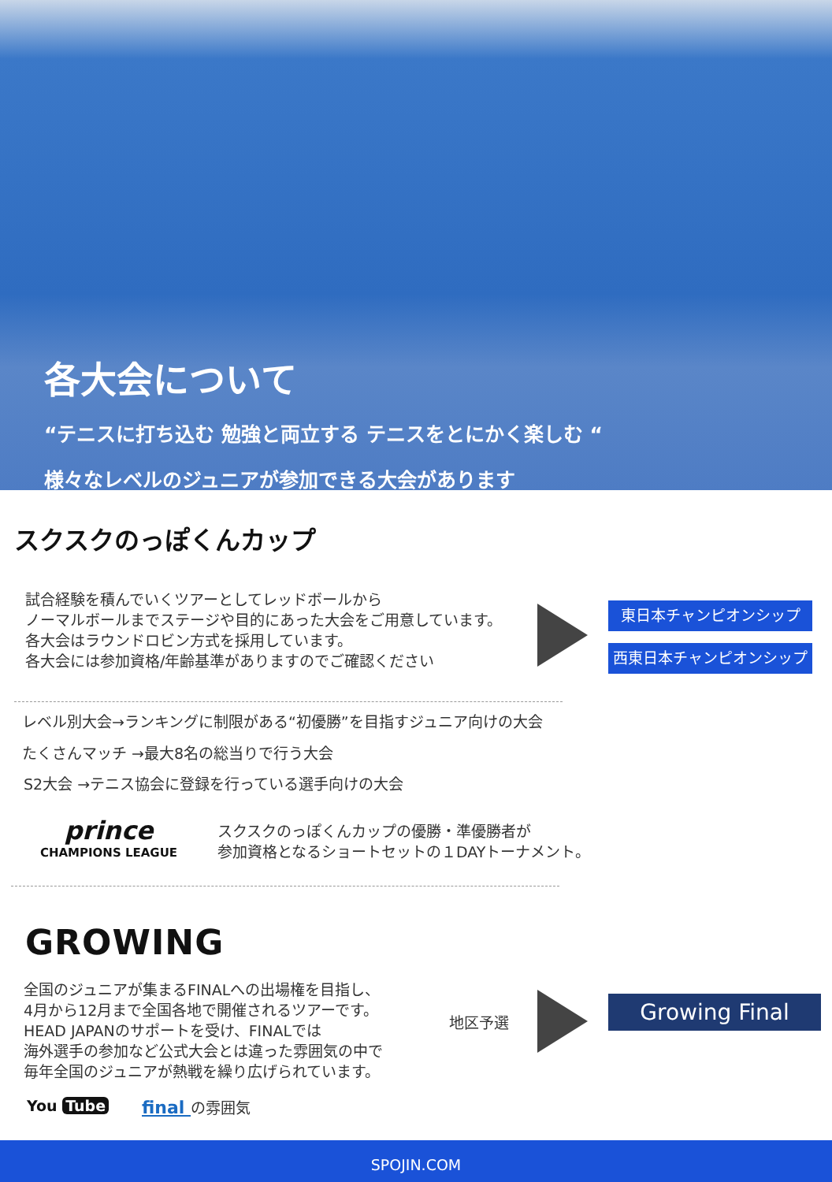各大会について
“テニスに打ち込む 勉強と両立する テニスをとにかく楽しむ “
様々なレベルのジュニアが参加できる大会があります
スクスクのっぽくんカップ
試合経験を積んでいくツアーとしてレッドボールから
ノーマルボールまでステージや目的にあった大会をご用意しています。
各大会はラウンドロビン方式を採用しています。
各大会には参加資格/年齢基準がありますのでご確認ください
東日本チャンピオンシップ
西東日本チャンピオンシップ
レベル別大会→ランキングに制限がある“初優勝”を目指すジュニア向けの大会
たくさんマッチ →最大8名の総当りで行う大会
S2大会 →テニス協会に登録を行っている選手向けの大会
prince
CHAMPIONS LEAGUE
スクスクのっぽくんカップの優勝・準優勝者が
参加資格となるショートセットの１DAYトーナメント。
GROWING
全国のジュニアが集まるFINALへの出場権を目指し、
4月から12月まで全国各地で開催されるツアーです。
HEAD JAPANのサポートを受け、FINALでは
海外選手の参加など公式大会とは違った雰囲気の中で
毎年全国のジュニアが熱戦を繰り広げられています。
地区予選
Growing Final
You Tube final の雰囲気
SPOJIN.COM